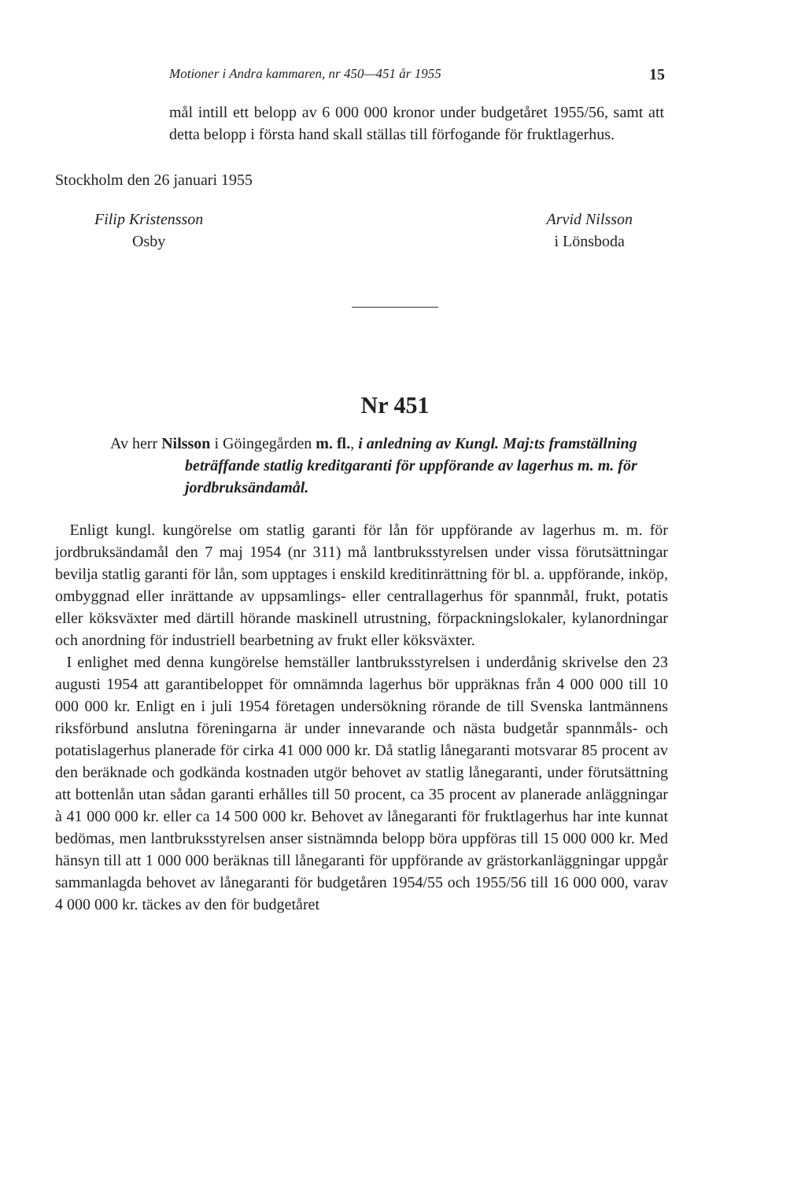Motioner i Andra kammaren, nr 450—451 år 1955 15
mål intill ett belopp av 6 000 000 kronor under budgetåret 1955/56, samt att detta belopp i första hand skall ställas till förfogande för fruktlagerhus.
Stockholm den 26 januari 1955
Filip Kristensson
Osby
Arvid Nilsson
i Lönsboda
Nr 451
Av herr Nilsson i Göingegården m. fl., i anledning av Kungl. Maj:ts framställning beträffande statlig kreditgaranti för uppförande av lagerhus m. m. för jordbruksändamål.
Enligt kungl. kungörelse om statlig garanti för lån för uppförande av lagerhus m. m. för jordbruksändamål den 7 maj 1954 (nr 311) må lantbruksstyrelsen under vissa förutsättningar bevilja statlig garanti för lån, som upptages i enskild kreditinrättning för bl. a. uppförande, inköp, ombyggnad eller inrättande av uppsamlings- eller centrallagerhus för spannmål, frukt, potatis eller köksväxter med därtill hörande maskinell utrustning, förpackningslokaler, kylanordningar och anordning för industriell bearbetning av frukt eller köksväxter.
I enlighet med denna kungörelse hemställer lantbruksstyrelsen i underdånig skrivelse den 23 augusti 1954 att garantibeloppet för omnämnda lagerhus bör uppräknas från 4 000 000 till 10 000 000 kr. Enligt en i juli 1954 företagen undersökning rörande de till Svenska lantmännens riksförbund anslutna föreningarna är under innevarande och nästa budgetår spannmåls- och potatislagerhus planerade för cirka 41 000 000 kr. Då statlig lånegaranti motsvarar 85 procent av den beräknade och godkända kostnaden utgör behovet av statlig lånegaranti, under förutsättning att bottenlån utan sådan garanti erhålles till 50 procent, ca 35 procent av planerade anläggningar à 41 000 000 kr. eller ca 14 500 000 kr. Behovet av lånegaranti för fruktlagerhus har inte kunnat bedömas, men lantbruksstyrelsen anser sistnämnda belopp böra uppföras till 15 000 000 kr. Med hänsyn till att 1 000 000 beräknas till lånegaranti för uppförande av grästorkanläggningar uppgår sammanlagda behovet av lånegaranti för budgetåren 1954/55 och 1955/56 till 16 000 000, varav 4 000 000 kr. täckes av den för budgetåret